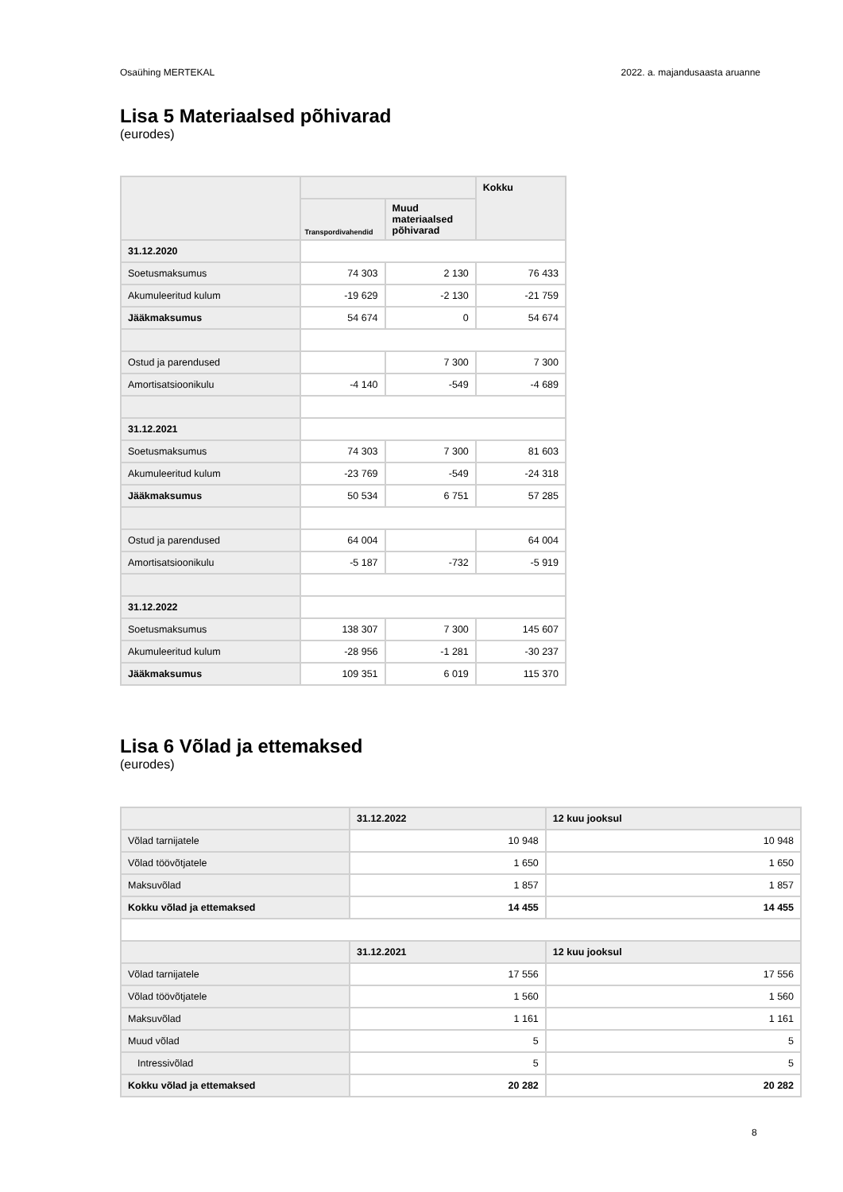Osaühing MERTEKAL 2022. a. majandusaasta aruanne
Lisa 5 Materiaalsed põhivarad
(eurodes)
| | | | Kokku |
| --- | --- | --- | --- |
| | Transpordivahendid | Muud materiaalsed põhivarad | |
| 31.12.2020 | | | |
| Soetusmaksumus | 74 303 | 2 130 | 76 433 |
| Akumuleeritud kulum | -19 629 | -2 130 | -21 759 |
| Jääkmaksumus | 54 674 | 0 | 54 674 |
| Ostud ja parendused | | 7 300 | 7 300 |
| Amortisatsioonikulu | -4 140 | -549 | -4 689 |
| 31.12.2021 | | | |
| Soetusmaksumus | 74 303 | 7 300 | 81 603 |
| Akumuleeritud kulum | -23 769 | -549 | -24 318 |
| Jääkmaksumus | 50 534 | 6 751 | 57 285 |
| Ostud ja parendused | 64 004 | | 64 004 |
| Amortisatsioonikulu | -5 187 | -732 | -5 919 |
| 31.12.2022 | | | |
| Soetusmaksumus | 138 307 | 7 300 | 145 607 |
| Akumuleeritud kulum | -28 956 | -1 281 | -30 237 |
| Jääkmaksumus | 109 351 | 6 019 | 115 370 |
Lisa 6 Võlad ja ettemaksed
(eurodes)
| | 31.12.2022 | 12 kuu jooksul |
| --- | --- | --- |
| Võlad tarnijatele | 10 948 | 10 948 |
| Võlad töövõtjatele | 1 650 | 1 650 |
| Maksuvõlad | 1 857 | 1 857 |
| Kokku võlad ja ettemaksed | 14 455 | 14 455 |
| | 31.12.2021 | 12 kuu jooksul |
| Võlad tarnijatele | 17 556 | 17 556 |
| Võlad töövõtjatele | 1 560 | 1 560 |
| Maksuvõlad | 1 161 | 1 161 |
| Muud võlad | 5 | 5 |
| Intressivõlad | 5 | 5 |
| Kokku võlad ja ettemaksed | 20 282 | 20 282 |
8